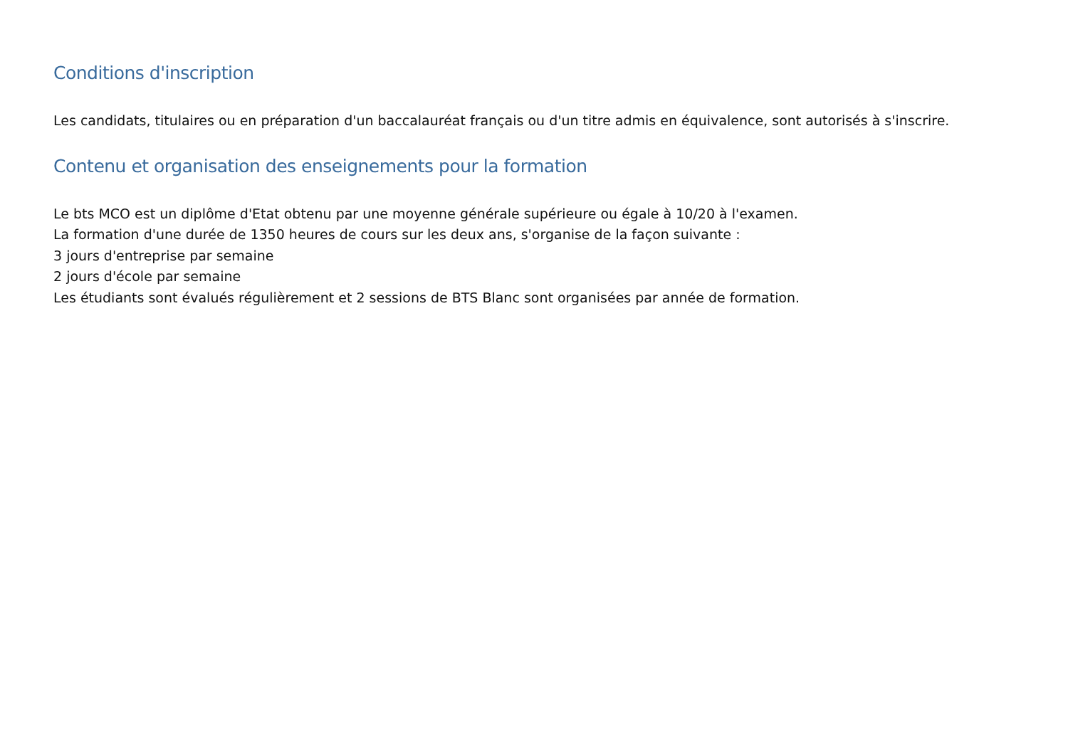Conditions d'inscription
Les candidats, titulaires ou en préparation d'un baccalauréat français ou d'un titre admis en équivalence, sont autorisés à s'inscrire.
Contenu et organisation des enseignements pour la formation
Le bts MCO est un diplôme d'Etat obtenu par une moyenne générale supérieure ou égale à 10/20 à l'examen.
La formation d'une durée de 1350 heures de cours sur les deux ans, s'organise de la façon suivante :
3 jours d'entreprise par semaine
2 jours d'école par semaine
Les étudiants sont évalués régulièrement et 2 sessions de BTS Blanc sont organisées par année de formation.